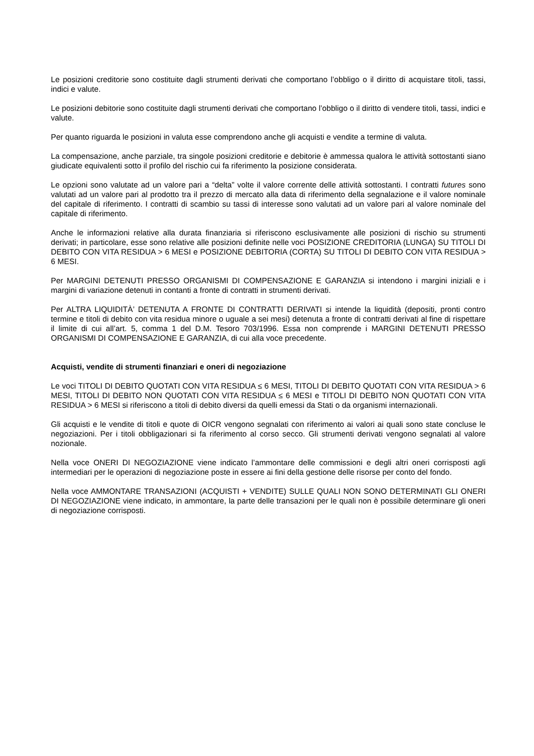Le posizioni creditorie sono costituite dagli strumenti derivati che comportano l’obbligo o il diritto di acquistare titoli, tassi, indici e valute.
Le posizioni debitorie sono costituite dagli strumenti derivati che comportano l’obbligo o il diritto di vendere titoli, tassi, indici e valute.
Per quanto riguarda le posizioni in valuta esse comprendono anche gli acquisti e vendite a termine di valuta.
La compensazione, anche parziale, tra singole posizioni creditorie e debitorie è ammessa qualora le attività sottostanti siano giudicate equivalenti sotto il profilo del rischio cui fa riferimento la posizione considerata.
Le opzioni sono valutate ad un valore pari a “delta” volte il valore corrente delle attività sottostanti. I contratti futures sono valutati ad un valore pari al prodotto tra il prezzo di mercato alla data di riferimento della segnalazione e il valore nominale del capitale di riferimento. I contratti di scambio su tassi di interesse sono valutati ad un valore pari al valore nominale del capitale di riferimento.
Anche le informazioni relative alla durata finanziaria si riferiscono esclusivamente alle posizioni di rischio su strumenti derivati; in particolare, esse sono relative alle posizioni definite nelle voci POSIZIONE CREDITORIA (LUNGA) SU TITOLI DI DEBITO CON VITA RESIDUA > 6 MESI e POSIZIONE DEBITORIA (CORTA) SU TITOLI DI DEBITO CON VITA RESIDUA > 6 MESI.
Per MARGINI DETENUTI PRESSO ORGANISMI DI COMPENSAZIONE E GARANZIA si intendono i margini iniziali e i margini di variazione detenuti in contanti a fronte di contratti in strumenti derivati.
Per ALTRA LIQUIDITÀ’ DETENUTA A FRONTE DI CONTRATTI DERIVATI si intende la liquidità (depositi, pronti contro termine e titoli di debito con vita residua minore o uguale a sei mesi) detenuta a fronte di contratti derivati al fine di rispettare il limite di cui all’art. 5, comma 1 del D.M. Tesoro 703/1996. Essa non comprende i MARGINI DETENUTI PRESSO ORGANISMI DI COMPENSAZIONE E GARANZIA, di cui alla voce precedente.
Acquisti, vendite di strumenti finanziari e oneri di negoziazione
Le voci TITOLI DI DEBITO QUOTATI CON VITA RESIDUA ≤ 6 MESI, TITOLI DI DEBITO QUOTATI CON VITA RESIDUA > 6 MESI, TITOLI DI DEBITO NON QUOTATI CON VITA RESIDUA ≤ 6 MESI e TITOLI DI DEBITO NON QUOTATI CON VITA RESIDUA > 6 MESI si riferiscono a titoli di debito diversi da quelli emessi da Stati o da organismi internazionali.
Gli acquisti e le vendite di titoli e quote di OICR vengono segnalati con riferimento ai valori ai quali sono state concluse le negoziazioni. Per i titoli obbligazionari si fa riferimento al corso secco. Gli strumenti derivati vengono segnalati al valore nozionale.
Nella voce ONERI DI NEGOZIAZIONE viene indicato l’ammontare delle commissioni e degli altri oneri corrisposti agli intermediari per le operazioni di negoziazione poste in essere ai fini della gestione delle risorse per conto del fondo.
Nella voce AMMONTARE TRANSAZIONI (ACQUISTI + VENDITE) SULLE QUALI NON SONO DETERMINATI GLI ONERI DI NEGOZIAZIONE viene indicato, in ammontare, la parte delle transazioni per le quali non è possibile determinare gli oneri di negoziazione corrisposti.